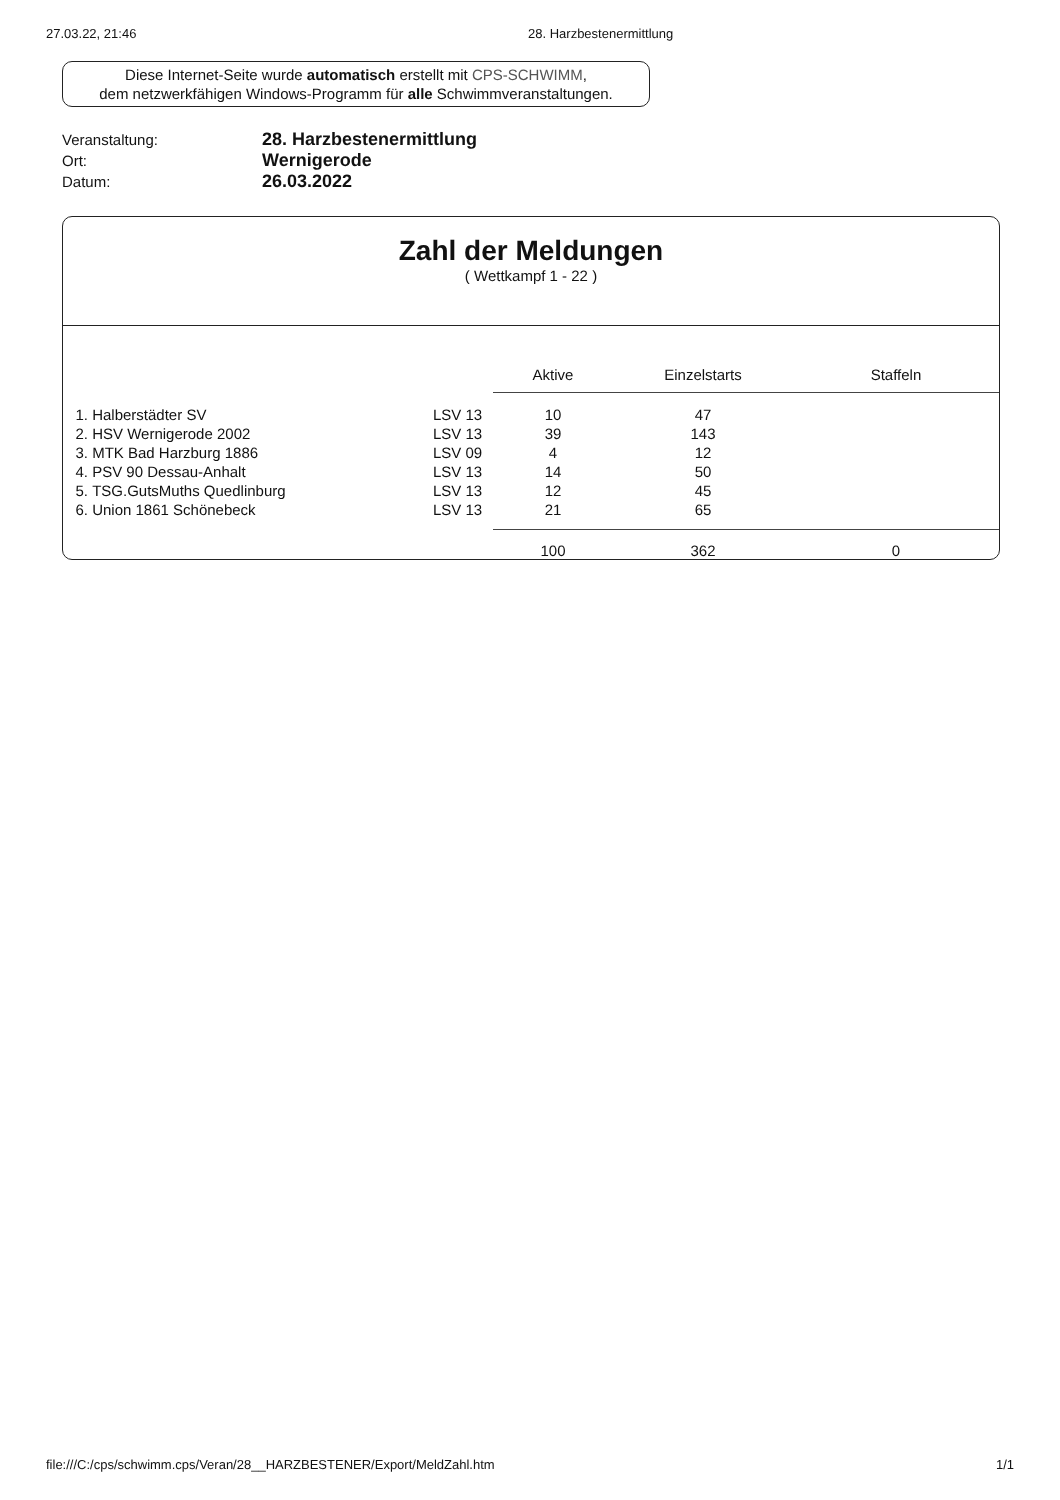27.03.22, 21:46 28. Harzbestenermittlung
Diese Internet-Seite wurde automatisch erstellt mit CPS-SCHWIMM,
dem netzwerkfähigen Windows-Programm für alle Schwimmveranstaltungen.
Veranstaltung: 28. Harzbestenermittlung Ort: Wernigerode Datum: 26.03.2022
Zahl der Meldungen
( Wettkampf 1 - 22 )
| | | | Aktive | Einzelstarts | Staffeln |
| --- | --- | --- | --- | --- | --- |
| 1. | Halberstädter SV | LSV 13 | 10 | 47 | |
| 2. | HSV Wernigerode 2002 | LSV 13 | 39 | 143 | |
| 3. | MTK Bad Harzburg 1886 | LSV 09 | 4 | 12 | |
| 4. | PSV 90 Dessau-Anhalt | LSV 13 | 14 | 50 | |
| 5. | TSG.GutsMuths Quedlinburg | LSV 13 | 12 | 45 | |
| 6. | Union 1861 Schönebeck | LSV 13 | 21 | 65 | |
| | | | 100 | 362 | 0 |
file:///C:/cps/schwimm.cps/Veran/28__HARZBESTENER/Export/MeldZahl.htm 1/1